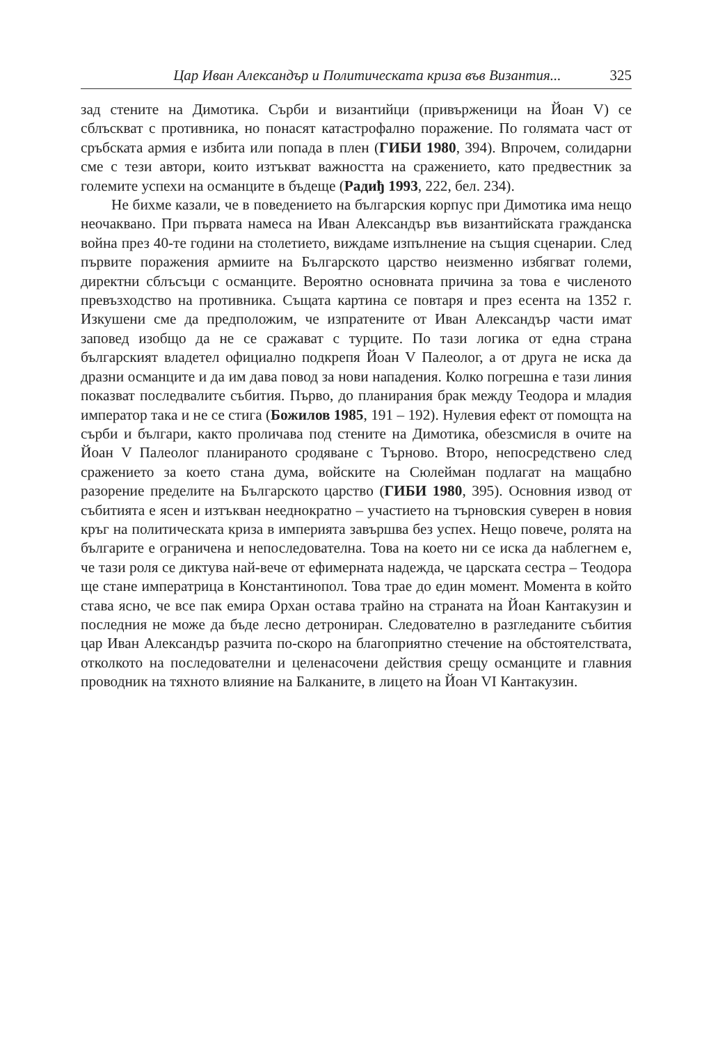Цар Иван Александър и Политическата криза във Византия... 325
зад стените на Димотика. Сърби и византийци (привърженици на Йоан V) се сблъскват с противника, но понасят катастрофално поражение. По голямата част от сръбската армия е избита или попада в плен (ГИБИ 1980, 394). Впрочем, солидарни сме с тези автори, които изтъкват важността на сражението, като предвестник за големите успехи на османците в бъдеще (Радиђ 1993, 222, бел. 234).
Не бихме казали, че в поведението на българския корпус при Димотика има нещо неочаквано. При първата намеса на Иван Александър във византийската гражданска война през 40-те години на столетието, виждаме изпълнение на същия сценарии. След първите поражения армиите на Българското царство неизменно избягват големи, директни сблъсъци с османците. Вероятно основната причина за това е численото превъзходство на противника. Същата картина се повтаря и през есента на 1352 г. Изкушени сме да предположим, че изпратените от Иван Александър части имат заповед изобщо да не се сражават с турците. По тази логика от една страна българският владетел официално подкрепя Йоан V Палеолог, а от друга не иска да дразни османците и да им дава повод за нови нападения. Колко погрешна е тази линия показват последвалите събития. Първо, до планирания брак между Теодора и младия император така и не се стига (Божилов 1985, 191 – 192). Нулевия ефект от помощта на сърби и българи, както проличава под стените на Димотика, обезсмисля в очите на Йоан V Палеолог планираното сродяване с Търново. Второ, непосредствено след сражението за което стана дума, войските на Сюлейман подлагат на мащабно разорение пределите на Българското царство (ГИБИ 1980, 395). Основния извод от събитията е ясен и изтъкван нееднократно – участието на търновския суверен в новия кръг на политическата криза в империята завършва без успех. Нещо повече, ролята на българите е ограничена и непоследователна. Това на което ни се иска да наблегнем е, че тази роля се диктува най-вече от ефимерната надежда, че царската сестра – Теодора ще стане императрица в Константинопол. Това трае до един момент. Момента в който става ясно, че все пак емира Орхан остава трайно на страната на Йоан Кантакузин и последния не може да бъде лесно детрониран. Следователно в разгледаните събития цар Иван Александър разчита по-скоро на благоприятно стечение на обстоятелствата, отколкото на последователни и целенасочени действия срещу османците и главния проводник на тяхното влияние на Балканите, в лицето на Йоан VI Кантакузин.